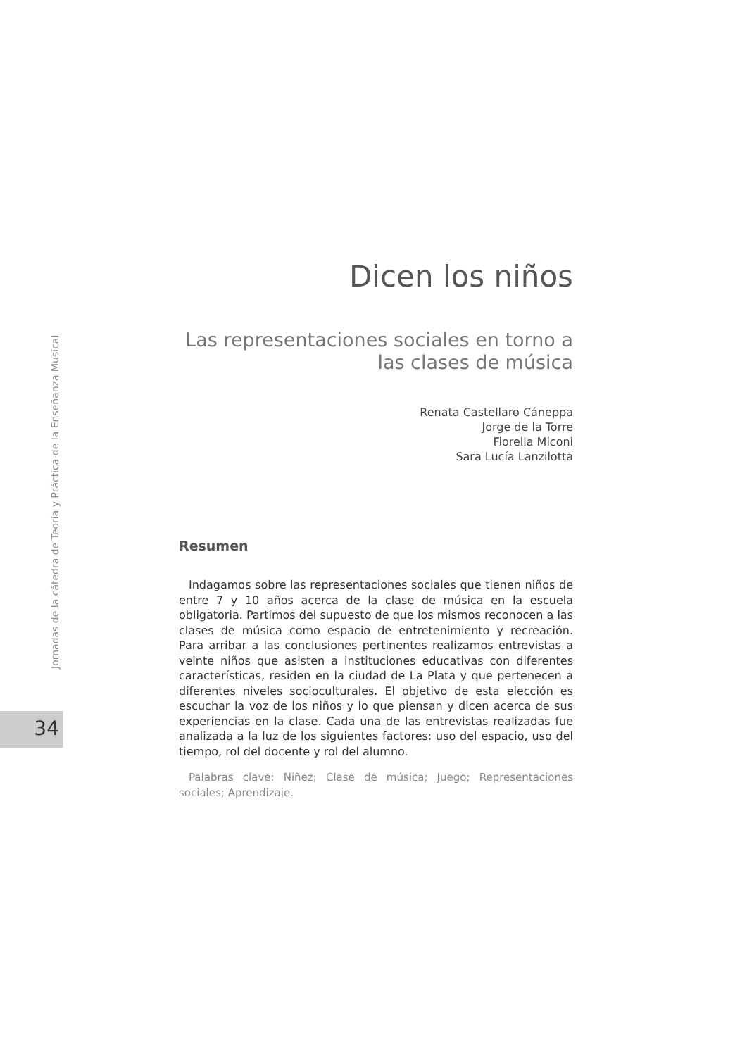Jornadas de la cátedra de Teoría y Práctica de la Enseñanza Musical
34
Dicen los niños
Las representaciones sociales en torno a las clases de música
Renata Castellaro Cáneppa
Jorge de la Torre
Fiorella Miconi
Sara Lucía Lanzilotta
Resumen
Indagamos sobre las representaciones sociales que tienen niños de entre 7 y 10 años acerca de la clase de música en la escuela obligatoria. Partimos del supuesto de que los mismos reconocen a las clases de música como espacio de entretenimiento y recreación. Para arribar a las conclusiones pertinentes realizamos entrevistas a veinte niños que asisten a instituciones educativas con diferentes características, residen en la ciudad de La Plata y que pertenecen a diferentes niveles socioculturales. El objetivo de esta elección es escuchar la voz de los niños y lo que piensan y dicen acerca de sus experiencias en la clase. Cada una de las entrevistas realizadas fue analizada a la luz de los siguientes factores: uso del espacio, uso del tiempo, rol del docente y rol del alumno.
Palabras clave: Niñez; Clase de música; Juego; Representaciones sociales; Aprendizaje.